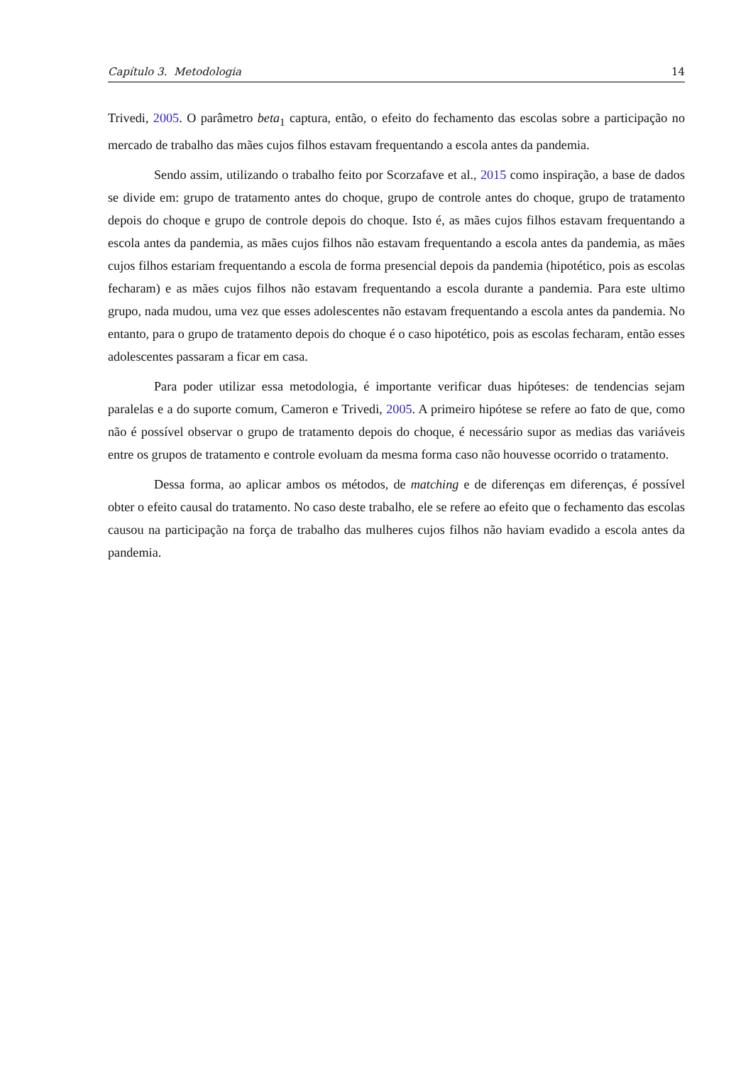Capítulo 3. Metodologia 14
Trivedi, 2005. O parâmetro beta<sub>1</sub> captura, então, o efeito do fechamento das escolas sobre a participação no mercado de trabalho das mães cujos filhos estavam frequentando a escola antes da pandemia.
Sendo assim, utilizando o trabalho feito por Scorzafave et al., 2015 como inspiração, a base de dados se divide em: grupo de tratamento antes do choque, grupo de controle antes do choque, grupo de tratamento depois do choque e grupo de controle depois do choque. Isto é, as mães cujos filhos estavam frequentando a escola antes da pandemia, as mães cujos filhos não estavam frequentando a escola antes da pandemia, as mães cujos filhos estariam frequentando a escola de forma presencial depois da pandemia (hipotético, pois as escolas fecharam) e as mães cujos filhos não estavam frequentando a escola durante a pandemia. Para este ultimo grupo, nada mudou, uma vez que esses adolescentes não estavam frequentando a escola antes da pandemia. No entanto, para o grupo de tratamento depois do choque é o caso hipotético, pois as escolas fecharam, então esses adolescentes passaram a ficar em casa.
Para poder utilizar essa metodologia, é importante verificar duas hipóteses: de tendencias sejam paralelas e a do suporte comum, Cameron e Trivedi, 2005. A primeiro hipótese se refere ao fato de que, como não é possível observar o grupo de tratamento depois do choque, é necessário supor as medias das variáveis entre os grupos de tratamento e controle evoluam da mesma forma caso não houvesse ocorrido o tratamento.
Dessa forma, ao aplicar ambos os métodos, de matching e de diferenças em diferenças, é possível obter o efeito causal do tratamento. No caso deste trabalho, ele se refere ao efeito que o fechamento das escolas causou na participação na força de trabalho das mulheres cujos filhos não haviam evadido a escola antes da pandemia.